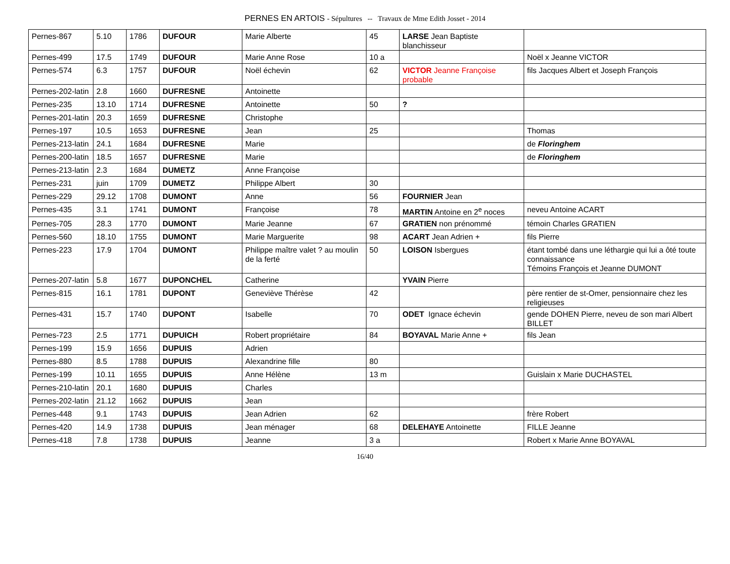PERNES EN ARTOIS - Sépultures -- Travaux de Mme Edith Josset - 2014
| Pernes-867 | 5.10 | 1786 | DUFOUR | Marie Alberte | 45 | LARSE Jean Baptiste blanchisseur | |
| Pernes-499 | 17.5 | 1749 | DUFOUR | Marie Anne Rose | 10 a | | Noël x Jeanne VICTOR |
| Pernes-574 | 6.3 | 1757 | DUFOUR | Noël échevin | 62 | VICTOR Jeanne Françoise probable | fils Jacques Albert et Joseph François |
| Pernes-202-latin | 2.8 | 1660 | DUFRESNE | Antoinette | | | |
| Pernes-235 | 13.10 | 1714 | DUFRESNE | Antoinette | 50 | ? | |
| Pernes-201-latin | 20.3 | 1659 | DUFRESNE | Christophe | | | |
| Pernes-197 | 10.5 | 1653 | DUFRESNE | Jean | 25 | | Thomas |
| Pernes-213-latin | 24.1 | 1684 | DUFRESNE | Marie | | | de Floringhem |
| Pernes-200-latin | 18.5 | 1657 | DUFRESNE | Marie | | | de Floringhem |
| Pernes-213-latin | 2.3 | 1684 | DUMETZ | Anne Françoise | | | |
| Pernes-231 | juin | 1709 | DUMETZ | Philippe Albert | 30 | | |
| Pernes-229 | 29.12 | 1708 | DUMONT | Anne | 56 | FOURNIER Jean | |
| Pernes-435 | 3.1 | 1741 | DUMONT | Françoise | 78 | MARTIN Antoine en 2<sup>e</sup> noces | neveu Antoine ACART |
| Pernes-705 | 28.3 | 1770 | DUMONT | Marie Jeanne | 67 | GRATIEN non prénommé | témoin Charles GRATIEN |
| Pernes-560 | 18.10 | 1755 | DUMONT | Marie Marguerite | 98 | ACART Jean Adrien + | fils Pierre |
| Pernes-223 | 17.9 | 1704 | DUMONT | Philippe maître valet ? au moulin de la ferté | 50 | LOISON Isbergues | étant tombé dans une léthargie qui lui a ôté toute connaissance Témoins François et Jeanne DUMONT |
| Pernes-207-latin | 5.8 | 1677 | DUPONCHEL | Catherine | | YVAIN Pierre | |
| Pernes-815 | 16.1 | 1781 | DUPONT | Geneviève Thérèse | 42 | | père rentier de st-Omer, pensionnaire chez les religieuses |
| Pernes-431 | 15.7 | 1740 | DUPONT | Isabelle | 70 | ODET Ignace échevin | gende DOHEN Pierre, neveu de son mari Albert BILLET |
| Pernes-723 | 2.5 | 1771 | DUPUICH | Robert propriétaire | 84 | BOYAVAL Marie Anne + | fils Jean |
| Pernes-199 | 15.9 | 1656 | DUPUIS | Adrien | | | |
| Pernes-880 | 8.5 | 1788 | DUPUIS | Alexandrine fille | 80 | | |
| Pernes-199 | 10.11 | 1655 | DUPUIS | Anne Hélène | 13 m | | Guislain x Marie DUCHASTEL |
| Pernes-210-latin | 20.1 | 1680 | DUPUIS | Charles | | | |
| Pernes-202-latin | 21.12 | 1662 | DUPUIS | Jean | | | |
| Pernes-448 | 9.1 | 1743 | DUPUIS | Jean Adrien | 62 | | frère Robert |
| Pernes-420 | 14.9 | 1738 | DUPUIS | Jean ménager | 68 | DELEHAYE Antoinette | FILLE Jeanne |
| Pernes-418 | 7.8 | 1738 | DUPUIS | Jeanne | 3 a | | Robert x Marie Anne BOYAVAL |
16/40